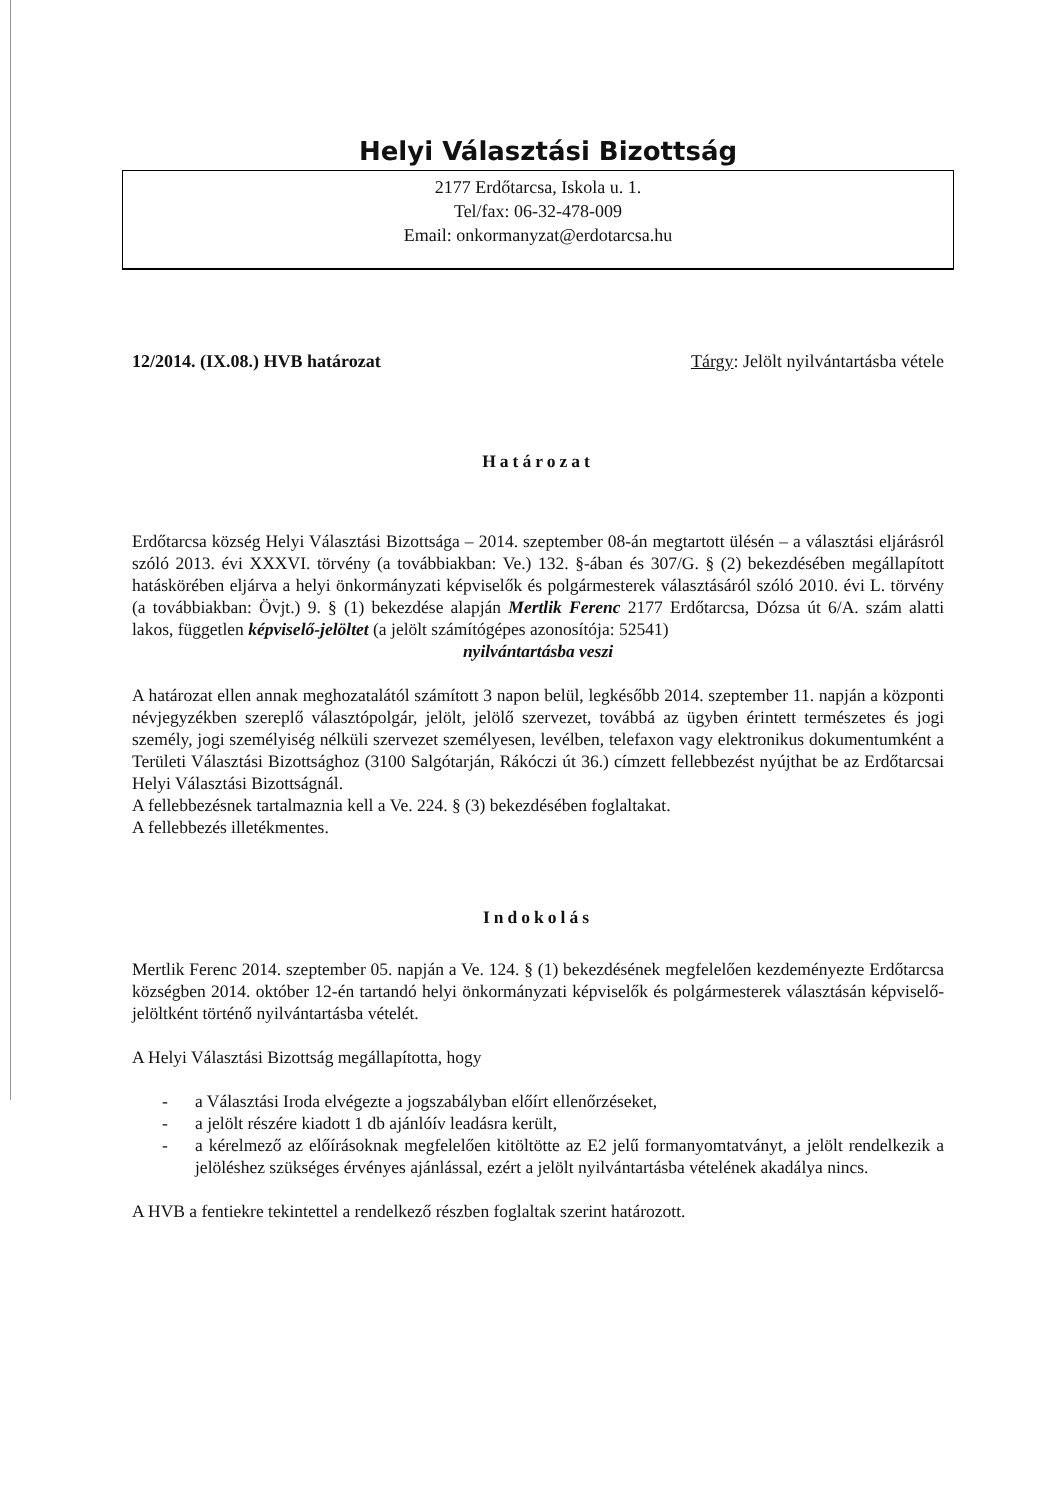Helyi Választási Bizottság
2177 Erdőtarcsa, Iskola u. 1.
Tel/fax: 06-32-478-009
Email: onkormanyzat@erdotarcsa.hu
12/2014. (IX.08.) HVB határozat Tárgy: Jelölt nyilvántartásba vétele
Határozat
Erdőtarcsa község Helyi Választási Bizottsága – 2014. szeptember 08-án megtartott ülésén – a választási eljárásról szóló 2013. évi XXXVI. törvény (a továbbiakban: Ve.) 132. §-ában és 307/G. § (2) bekezdésében megállapított hatáskörében eljárva a helyi önkormányzati képviselők és polgármesterek választásáról szóló 2010. évi L. törvény (a továbbiakban: Övjt.) 9. § (1) bekezdése alapján Mertlik Ferenc 2177 Erdőtarcsa, Dózsa út 6/A. szám alatti lakos, független képviselő-jelöltet (a jelölt számítógépes azonosítója: 52541)
nyilvántartásba veszi
A határozat ellen annak meghozatalától számított 3 napon belül, legkésőbb 2014. szeptember 11. napján a központi névjegyzékben szereplő választópolgár, jelölt, jelölő szervezet, továbbá az ügyben érintett természetes és jogi személy, jogi személyiség nélküli szervezet személyesen, levélben, telefaxon vagy elektronikus dokumentumként a Területi Választási Bizottsághoz (3100 Salgótarján, Rákóczi út 36.) címzett fellebbezést nyújthat be az Erdőtarcsai Helyi Választási Bizottságnál.
A fellebbezésnek tartalmaznia kell a Ve. 224. § (3) bekezdésében foglaltakat.
A fellebbezés illetékmentes.
Indokolás
Mertlik Ferenc 2014. szeptember 05. napján a Ve. 124. § (1) bekezdésének megfelelően kezdeményezte Erdőtarcsa községben 2014. október 12-én tartandó helyi önkormányzati képviselők és polgármesterek választásán képviselő-jelöltként történő nyilvántartásba vételét.
A Helyi Választási Bizottság megállapította, hogy
- a Választási Iroda elvégezte a jogszabályban előírt ellenőrzéseket,
- a jelölt részére kiadott 1 db ajánlóív leadásra került,
- a kérelmező az előírásoknak megfelelően kitöltötte az E2 jelű formanyomtatványt, a jelölt rendelkezik a jelöléshez szükséges érvényes ajánlással, ezért a jelölt nyilvántartásba vételének akadálya nincs.
A HVB a fentiekre tekintettel a rendelkező részben foglaltak szerint határozott.